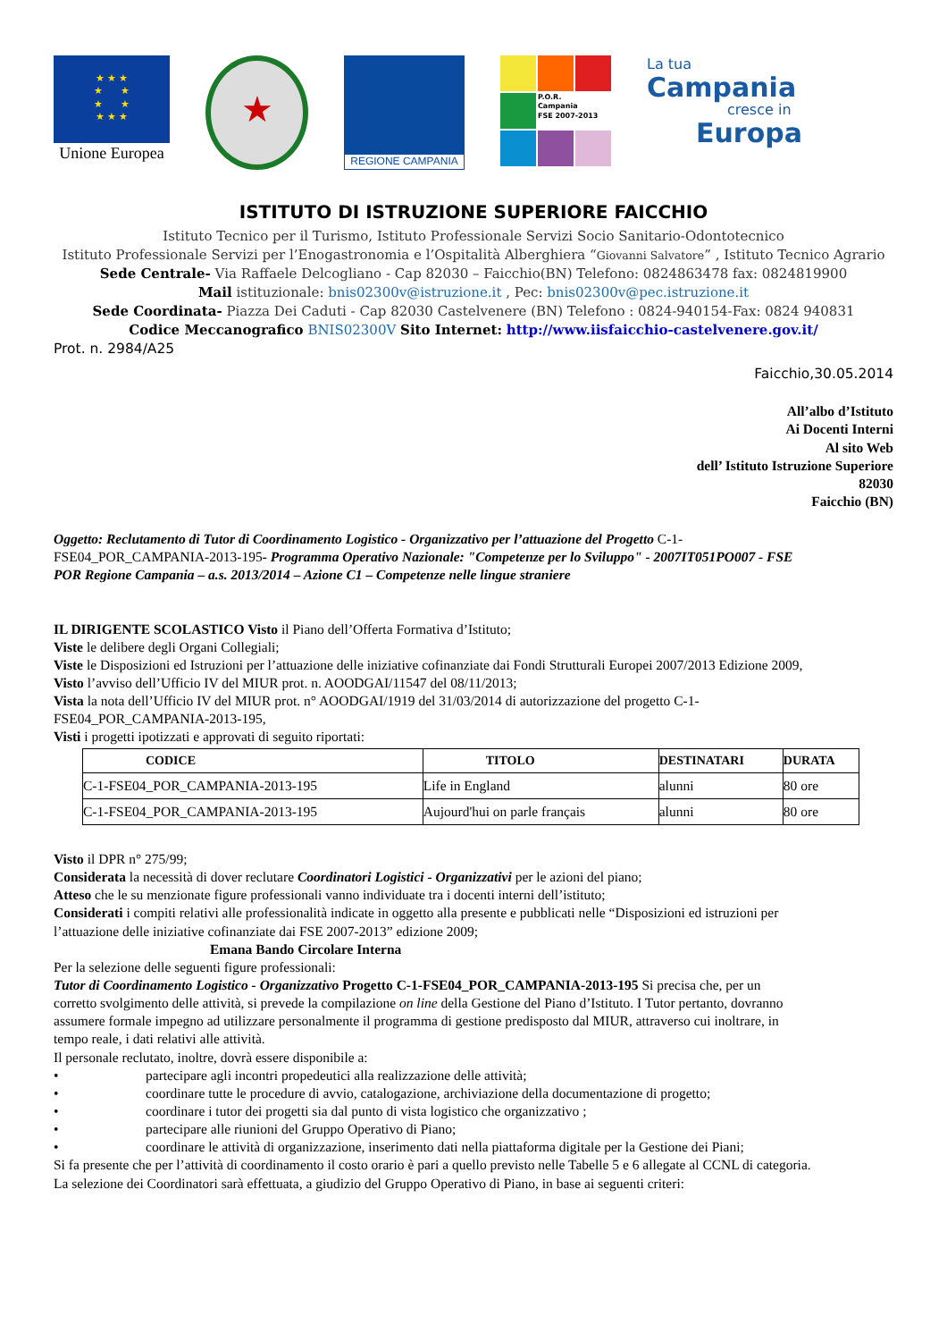★ ★ ★
★ ★
★ ★
★ ★ ★
Unione Europea
★
REGIONE CAMPANIA
P.O.R.
Campania
FSE 2007-2013
La tua
Campania
cresce in
Europa
ISTITUTO DI ISTRUZIONE SUPERIORE FAICCHIO
Istituto Tecnico per il Turismo, Istituto Professionale Servizi Socio Sanitario-Odontotecnico
Istituto Professionale Servizi per l’Enogastronomia e l’Ospitalità Alberghiera “Giovanni Salvatore” , Istituto Tecnico Agrario
Sede Centrale- Via Raffaele Delcogliano - Cap 82030 – Faicchio(BN) Telefono: 0824863478 fax: 0824819900
Mail istituzionale: bnis02300v@istruzione.it , Pec: bnis02300v@pec.istruzione.it
Sede Coordinata- Piazza Dei Caduti - Cap 82030 Castelvenere (BN) Telefono : 0824-940154-Fax: 0824 940831
Codice Meccanografico BNIS02300V Sito Internet: http://www.iisfaicchio-castelvenere.gov.it/
Prot. n. 2984/A25
Faicchio,30.05.2014
All’albo d’Istituto
Ai Docenti Interni
Al sito Web
dell’ Istituto Istruzione Superiore
82030
Faicchio (BN)
Oggetto: Reclutamento di Tutor di Coordinamento Logistico - Organizzativo per l’attuazione del Progetto C-1-FSE04_POR_CAMPANIA-2013-195- Programma Operativo Nazionale: "Competenze per lo Sviluppo" - 2007IT051PO007 - FSE POR Regione Campania – a.s. 2013/2014 – Azione C1 – Competenze nelle lingue straniere
IL DIRIGENTE SCOLASTICO Visto il Piano dell’Offerta Formativa d’Istituto;
Viste le delibere degli Organi Collegiali;
Viste le Disposizioni ed Istruzioni per l’attuazione delle iniziative cofinanziate dai Fondi Strutturali Europei 2007/2013 Edizione 2009,
Visto l’avviso dell’Ufficio IV del MIUR prot. n. AOODGAI/11547 del 08/11/2013;
Vista la nota dell’Ufficio IV del MIUR prot. n° AOODGAI/1919 del 31/03/2014 di autorizzazione del progetto C-1-FSE04_POR_CAMPANIA-2013-195,
Visti i progetti ipotizzati e approvati di seguito riportati:
| CODICE | TITOLO | DESTINATARI | DURATA |
| --- | --- | --- | --- |
| C-1-FSE04_POR_CAMPANIA-2013-195 | Life in England | alunni | 80 ore |
| C-1-FSE04_POR_CAMPANIA-2013-195 | Aujourd'hui on parle français | alunni | 80 ore |
Visto il DPR n° 275/99;
Considerata la necessità di dover reclutare Coordinatori Logistici - Organizzativi per le azioni del piano;
Atteso che le su menzionate figure professionali vanno individuate tra i docenti interni dell’istituto;
Considerati i compiti relativi alle professionalità indicate in oggetto alla presente e pubblicati nelle “Disposizioni ed istruzioni per l’attuazione delle iniziative cofinanziate dai FSE 2007-2013” edizione 2009;
Emana Bando Circolare Interna
Per la selezione delle seguenti figure professionali:
Tutor di Coordinamento Logistico - Organizzativo Progetto C-1-FSE04_POR_CAMPANIA-2013-195 Si precisa che, per un corretto svolgimento delle attività, si prevede la compilazione on line della Gestione del Piano d’Istituto. I Tutor pertanto, dovranno assumere formale impegno ad utilizzare personalmente il programma di gestione predisposto dal MIUR, attraverso cui inoltrare, in tempo reale, i dati relativi alle attività.
Il personale reclutato, inoltre, dovrà essere disponibile a:
• partecipare agli incontri propedeutici alla realizzazione delle attività;
• coordinare tutte le procedure di avvio, catalogazione, archiviazione della documentazione di progetto;
• coordinare i tutor dei progetti sia dal punto di vista logistico che organizzativo ;
• partecipare alle riunioni del Gruppo Operativo di Piano;
• coordinare le attività di organizzazione, inserimento dati nella piattaforma digitale per la Gestione dei Piani;
Si fa presente che per l’attività di coordinamento il costo orario è pari a quello previsto nelle Tabelle 5 e 6 allegate al CCNL di categoria.
La selezione dei Coordinatori sarà effettuata, a giudizio del Gruppo Operativo di Piano, in base ai seguenti criteri: